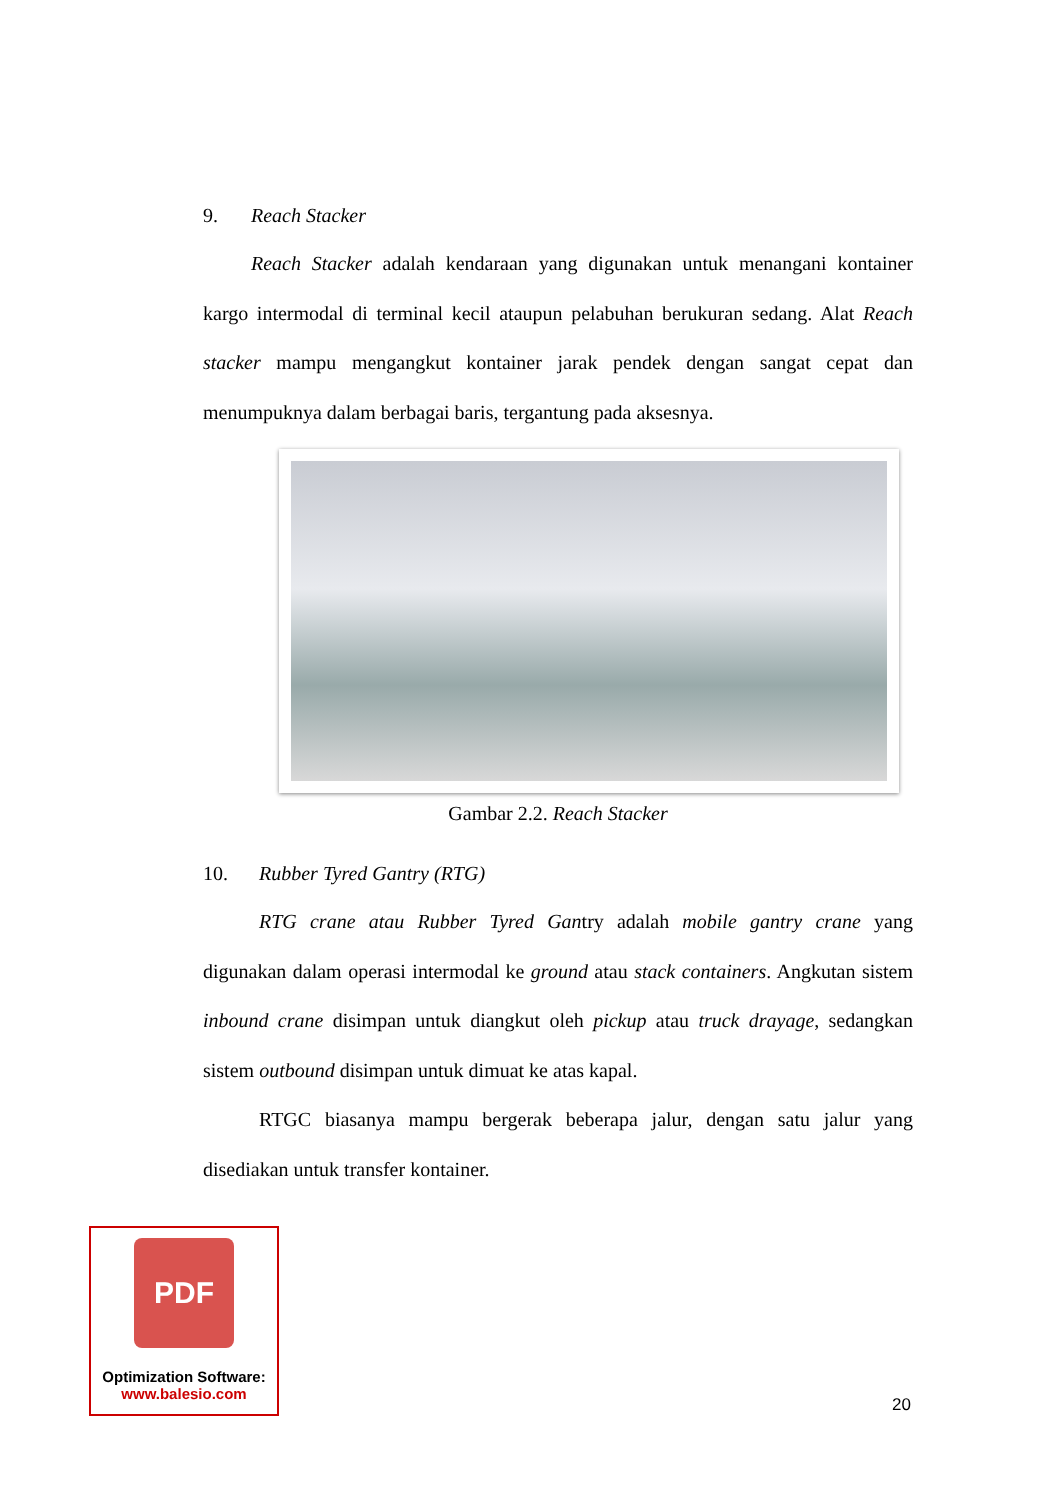9. Reach Stacker
Reach Stacker adalah kendaraan yang digunakan untuk menangani kontainer kargo intermodal di terminal kecil ataupun pelabuhan berukuran sedang. Alat Reach stacker mampu mengangkut kontainer jarak pendek dengan sangat cepat dan menumpuknya dalam berbagai baris, tergantung pada aksesnya.
Gambar 2.2. Reach Stacker
10. Rubber Tyred Gantry (RTG)
RTG crane atau Rubber Tyred Gantry adalah mobile gantry crane yang digunakan dalam operasi intermodal ke ground atau stack containers. Angkutan sistem inbound crane disimpan untuk diangkut oleh pickup atau truck drayage, sedangkan sistem outbound disimpan untuk dimuat ke atas kapal.
RTGC biasanya mampu bergerak beberapa jalur, dengan satu jalur yang disediakan untuk transfer kontainer.
PDF
Optimization Software:
www.balesio.com
20